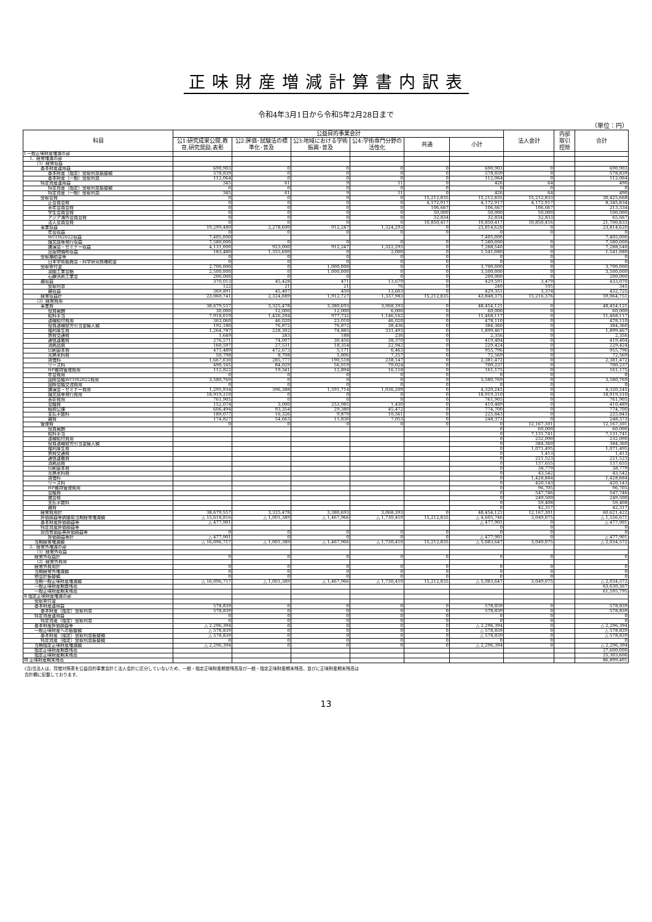正味財産増減計算書内訳表
令和4年3月1日から令和5年2月28日まで
（単位：円）
| 科目 | 公益目的事業会計 | | | | | | 法人会計 | 内部 取引 控除 | 合計 |
| --- | --- | --- | --- | --- | --- | --- | --- | --- | --- |
| | 公1:研究成果公開,教育,研究奨励,表彰 | 公2:評価･試験法の標準化･普及 | 公3:地域における学術振興･普及 | 公4:学術専門分野の活性化 | 共通 | 小計 | | | |
| Ⅰ 一般正味財産増減の部 | | | | | | | | | |
| 1．経常増減の部 | | | | | | | | | |
| （1）経常収益 | | | | | | | | | |
| 基本財産運用益 | 690,903 | 0 | 0 | 0 | 0 | 690,903 | 0 | | 690,903 |
| 基本財産（指定）受取利息振替額 | 578,839 | 0 | 0 | 0 | 0 | 578,839 | 0 | | 578,839 |
| 基本財産（一般）受取利息 | 112,064 | 0 | 0 | 0 | 0 | 112,064 | 0 | | 112,064 |
| 特定資産運用益 | 345 | 61 | 9 | 11 | 0 | 426 | 64 | | 490 |
| 特定資産（指定）受取利息振替額 | 0 | 0 | 0 | 0 | 0 | 0 | 0 | | 0 |
| 特定資産（一般）受取利息 | 345 | 61 | 9 | 11 | 0 | 426 | 64 | | 490 |
| 受取会費 | 0 | 0 | 0 | 0 | 15,212,835 | 15,212,835 | 15,212,833 | | 30,425,668 |
| 正会員会費 | 0 | 0 | 0 | 0 | 4,172,917 | 4,172,917 | 4,172,917 | | 8,345,834 |
| 永年会員会費 | 0 | 0 | 0 | 0 | 106,667 | 106,667 | 106,667 | | 213,334 |
| 学生会員会費 | 0 | 0 | 0 | 0 | 50,000 | 50,000 | 50,000 | | 100,000 |
| アジア海外会員会費 | 0 | 0 | 0 | 0 | 32,834 | 32,834 | 32,833 | | 65,667 |
| 法人会員会費 | 0 | 0 | 0 | 0 | 10,850,417 | 10,850,417 | 10,850,416 | | 21,700,833 |
| 事業収益 | 19,299,480 | 2,278,600 | 912,247 | 1,324,293 | 0 | 23,814,620 | 0 | | 23,814,620 |
| 年会収益 | 0 | 0 | 0 | 0 | 0 | 0 | 0 | | 0 |
| WCOS2022収益 | 7,405,000 | | | | | 7,405,000 | | | 7,405,000 |
| 論文誌等発行収益 | 7,580,000 | 0 | 0 | 0 | 0 | 7,580,000 | 0 | | 7,580,000 |
| 講演会・セミナー収益 | 4,131,000 | 923,000 | 912,247 | 1,322,293 | 0 | 7,288,540 | 0 | | 7,288,540 |
| 出版物頒布収益 | 183,480 | 1,355,600 | 0 | 2,000 | 0 | 1,541,080 | 0 | | 1,541,080 |
| 受取補助金等 | 0 | 0 | 0 | 0 | 0 | 0 | 0 | | 0 |
| 日本学術振興会・科学研究費補助金 | 0 | 0 | 0 | 0 | 0 | 0 | 0 | | 0 |
| 受取寄付金 | 2,700,000 | 0 | 1,000,000 | 0 | 0 | 3,700,000 | 0 | | 3,700,000 |
| 油脂工業会館 | 2,500,000 | 0 | 1,000,000 | 0 | 0 | 3,500,000 | 0 | | 3,500,000 |
| 石鹸洗剤工業会 | 200,000 | 0 | 0 | 0 | 0 | 200,000 | 0 | | 200,000 |
| 雑収益 | 370,013 | 45,428 | 471 | 13,679 | 0 | 429,591 | 3,479 | | 433,070 |
| 受取利息 | 122 | 21 | 21 | 76 | 0 | 240 | 105 | | 345 |
| 雑収益 | 369,891 | 45,407 | 450 | 13,603 | 0 | 429,351 | 3,374 | | 432,725 |
| 経常収益計 | 23,060,741 | 2,324,089 | 1,912,727 | 1,337,983 | 15,212,835 | 43,848,375 | 15,216,376 | | 59,064,751 |
| （2）経常費用 | | | | | | | | | |
| 事業費 | 38,679,557 | 3,325,478 | 3,380,693 | 3,068,393 | 0 | 48,454,121 | 0 | | 48,454,121 |
| 役員報酬 | 30,000 | 12,000 | 12,000 | 6,000 | 0 | 60,000 | 0 | | 60,000 |
| 給料手当 | 7,918,019 | 1,426,204 | 977,732 | 1,146,162 | 0 | 11,468,117 | 0 | | 11,468,117 |
| 退職給付費用 | 363,060 | 46,020 | 23,010 | 46,020 | 0 | 478,110 | 0 | | 478,110 |
| 役員退職慰労引当金繰入額 | 192,180 | 76,872 | 76,872 | 38,436 | 0 | 384,360 | 0 | | 384,360 |
| 福利厚生費 | 1,264,787 | 228,302 | 74,885 | 331,493 | 0 | 1,899,467 | 0 | | 1,899,467 |
| 旅費交通費 | 1,649 | 283 | 188 | 236 | 0 | 2,356 | 0 | | 2,356 |
| 通信運搬費 | 276,571 | 74,007 | 30,456 | 38,370 | 0 | 419,404 | 0 | | 419,404 |
| 消耗品費 | 160,597 | 27,531 | 18,354 | 22,942 | 0 | 229,424 | 0 | | 229,424 |
| 印刷製本費 | 471,489 | 472,673 | 5,171 | 6,463 | 0 | 955,796 | 0 | | 955,796 |
| 光熱水料費 | 50,798 | 8,708 | 5,806 | 7,257 | 0 | 72,569 | 0 | | 72,569 |
| 賃借料 | 1,667,030 | 285,777 | 190,518 | 238,147 | 0 | 2,381,472 | 0 | | 2,381,472 |
| リース料 | 490,165 | 84,029 | 56,019 | 70,024 | 0 | 700,237 | 0 | | 700,237 |
| HP維持管理費用 | 112,822 | 19,341 | 12,894 | 16,118 | 0 | 161,175 | 0 | | 161,175 |
| 年会費用 | 0 | 0 | 0 | 0 | 0 | 0 | 0 | | 0 |
| 国際会議WCOS2022費用 | 3,580,769 | 0 | 0 | 0 | 0 | 3,580,769 | 0 | | 3,580,769 |
| 国際会議交流費用 | 0 | 0 | 0 | 0 | 0 | 0 | 0 | | 0 |
| 講演会・セミナー費用 | 1,295,934 | 396,388 | 1,591,714 | 1,036,209 | 0 | 4,320,245 | 0 | | 4,320,245 |
| 論文誌等発行費用 | 18,919,310 | 0 | 0 | 0 | 0 | 18,919,310 | 0 | | 18,919,310 |
| 表彰費用 | 761,905 | 0 | 0 | 0 | 0 | 761,905 | 0 | | 761,905 |
| 会議費 | 152,074 | 3,000 | 253,985 | 1,430 | 0 | 410,489 | 0 | | 410,489 |
| 租税公課 | 606,494 | 93,354 | 29,380 | 45,472 | 0 | 774,700 | 0 | | 774,700 |
| 支払手数料 | 189,077 | 16,326 | 9,879 | 10,561 | 0 | 225,843 | 0 | | 225,843 |
| 雑費 | 174,827 | 54,663 | 11,830 | 7,053 | 0 | 248,373 | 0 | | 248,373 |
| 管理費 | 0 | 0 | 0 | 0 | 0 | 0 | 12,167,301 | | 12,167,301 |
| 役員報酬 | | | | | | 0 | 60,000 | | 60,000 |
| 給料手当 | | | | | | 0 | 7,131,741 | | 7,131,741 |
| 退職給付費用 | | | | | | 0 | 232,090 | | 232,090 |
| 役員退職慰労引当金繰入額 | | | | | | 0 | 384,360 | | 384,360 |
| 福利厚生費 | | | | | | 0 | 1,071,495 | | 1,071,495 |
| 旅費交通費 | | | | | | 0 | 1,413 | | 1,413 |
| 通信運搬費 | | | | | | 0 | 221,523 | | 221,523 |
| 消耗品費 | | | | | | 0 | 137,655 | | 137,655 |
| 印刷製本費 | | | | | | 0 | 38,779 | | 38,779 |
| 光熱水料費 | | | | | | 0 | 43,542 | | 43,542 |
| 賃借料 | | | | | | 0 | 1,428,884 | | 1,428,884 |
| リース料 | | | | | | 0 | 420,143 | | 420,143 |
| HP維持管理費用 | | | | | | 0 | 96,705 | | 96,705 |
| 会議費 | | | | | | 0 | 547,746 | | 547,746 |
| 諸会費 | | | | | | 0 | 249,500 | | 249,500 |
| 支払手数料 | | | | | | 0 | 59,408 | | 59,408 |
| 雑費 | | | | | | 0 | 42,317 | | 42,317 |
| 経常費用計 | 38,679,557 | 3,325,478 | 3,380,693 | 3,068,393 | 0 | 48,454,121 | 12,167,301 | | 60,621,422 |
| 評価損益等調整前当期経常増減額 | △ 15,618,816 | △ 1,001,389 | △ 1,467,966 | △ 1,730,410 | 15,212,835 | △ 4,605,746 | 3,049,075 | | △ 1,556,671 |
| 基本財産評価損益等 | △ 477,901 | | | | | △ 477,901 | 0 | | △ 477,901 |
| 特定資産評価損益等 | | | | | | 0 | 0 | | 0 |
| 投資有価証券評価損益等 | 0 | 0 | 0 | 0 | 0 | 0 | 0 | | 0 |
| 評価損益等計 | △ 477,901 | 0 | 0 | 0 | 0 | △ 477,901 | 0 | | △ 477,901 |
| 当期経常増減額 | △ 16,096,717 | △ 1,001,389 | △ 1,467,966 | △ 1,730,410 | 15,212,835 | △ 5,083,647 | 3,049,075 | | △ 2,034,572 |
| 2．経常外増減の部 | | | | | | | | | |
| （1）経常外収益 | | | | | | | | | |
| 経常外収益計 | 0 | 0 | 0 | 0 | 0 | 0 | 0 | | 0 |
| （2）経常外費用 | | | | | | | | | |
| 経常外費用計 | 0 | 0 | 0 | 0 | 0 | 0 | 0 | | 0 |
| 当期経常外増減額 | 0 | 0 | 0 | 0 | 0 | 0 | 0 | | 0 |
| 他会計振替額 | 0 | 0 | 0 | 0 | 0 | 0 | 0 | | 0 |
| 当期一般正味財産増減額 | △ 16,096,717 | △ 1,001,389 | △ 1,467,966 | △ 1,730,410 | 15,212,835 | △ 5,083,647 | 3,049,075 | | △ 2,034,572 |
| 一般正味財産期首残高 | | | | | | | | | 63,630,367 |
| 一般正味財産期末残高 | | | | | | | | | 61,595,795 |
| Ⅱ 指定正味財産増減の部 | | | | | | | | | |
| 受取寄付金 | | | | | | | | | |
| 基本財産運用益 | 578,839 | 0 | 0 | 0 | 0 | 578,839 | 0 | | 578,839 |
| 基本財産（指定）受取利息 | 578,839 | 0 | 0 | 0 | 0 | 578,839 | 0 | | 578,839 |
| 特定資産運用益 | 0 | 0 | 0 | 0 | 0 | 0 | 0 | | 0 |
| 特定資産（指定）受取利息 | 0 | 0 | 0 | 0 | 0 | 0 | 0 | | 0 |
| 基本財産評価損益等 | △ 2,296,394 | 0 | 0 | 0 | 0 | △ 2,296,394 | 0 | | △ 2,296,394 |
| 一般正味財産への振替額 | △ 578,839 | 0 | 0 | 0 | 0 | △ 578,839 | 0 | | △ 578,839 |
| 基本財産（指定）受取利息振替額 | △ 578,839 | 0 | 0 | 0 | 0 | △ 578,839 | 0 | | △ 578,839 |
| 特定資産（指定）受取利息振替額 | 0 | 0 | 0 | 0 | 0 | 0 | 0 | | 0 |
| 当期指定正味財産増減額 | △ 2,296,394 | 0 | 0 | 0 | 0 | △ 2,296,394 | 0 | | △ 2,296,394 |
| 指定正味財産期首残高 | | | | | | | | | 27,600,000 |
| 指定正味財産期末残高 | | | | | | | | | 25,303,606 |
| Ⅲ 正味財産期末残高 | | | | | | | | | 86,899,401 |
(注)当法人は，貸借対照表を公益目的事業会計と法人会計に区分していないため，一般・指定正味財産期首残高及び一般・指定正味財産期末残高，並びに正味財産期末残高は
合計欄に記載しております。
13